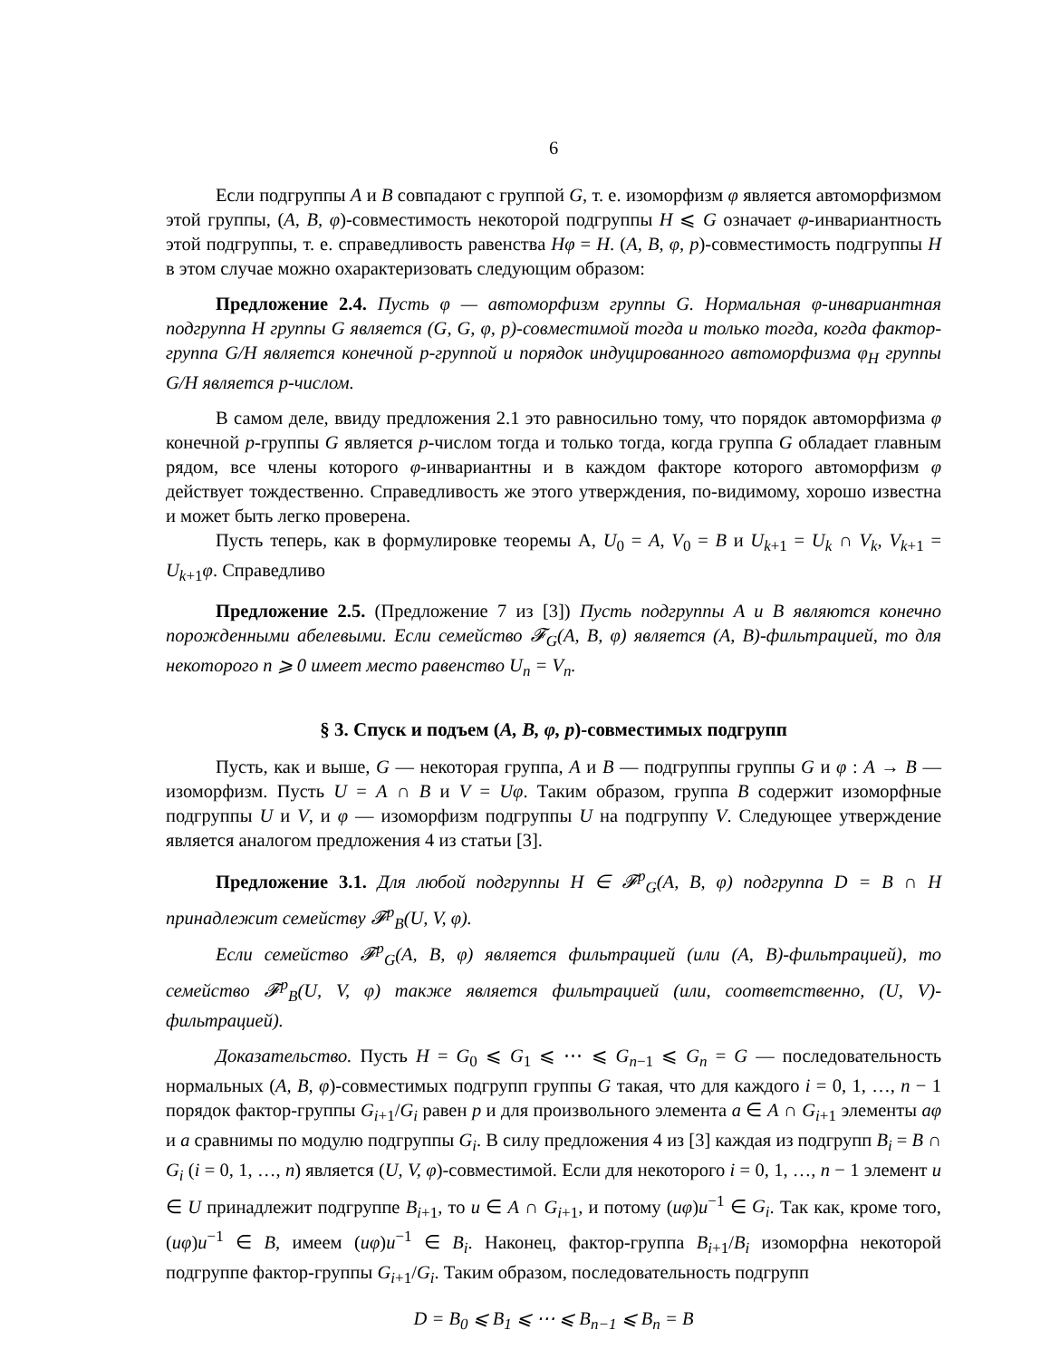6
Если подгруппы A и B совпадают с группой G, т. е. изоморфизм φ является автоморфизмом этой группы, (A, B, φ)-совместимость некоторой подгруппы H ⩽ G означает φ-инвариантность этой подгруппы, т. е. справедливость равенства Hφ = H. (A, B, φ, p)-совместимость подгруппы H в этом случае можно охарактеризовать следующим образом:
Предложение 2.4. Пусть φ — автоморфизм группы G. Нормальная φ-инвариантная подгруппа H группы G является (G, G, φ, p)-совместимой тогда и только тогда, когда фактор-группа G/H является конечной p-группой и порядок индуцированного автоморфизма φ<sub>H</sub> группы G/H является p-числом.
В самом деле, ввиду предложения 2.1 это равносильно тому, что порядок автоморфизма φ конечной p-группы G является p-числом тогда и только тогда, когда группа G обладает главным рядом, все члены которого φ-инвариантны и в каждом факторе которого автоморфизм φ действует тождественно. Справедливость же этого утверждения, по-видимому, хорошо известна и может быть легко проверена.
Пусть теперь, как в формулировке теоремы A, U<sub>0</sub> = A, V<sub>0</sub> = B и U<sub>k+1</sub> = U<sub>k</sub> ∩ V<sub>k</sub>, V<sub>k+1</sub> = U<sub>k+1</sub>φ. Справедливо
Предложение 2.5. (Предложение 7 из [3]) Пусть подгруппы A и B являются конечно порожденными абелевыми. Если семейство 𝓕<sub>G</sub>(A, B, φ) является (A, B)-фильтрацией, то для некоторого n ⩾ 0 имеет место равенство U<sub>n</sub> = V<sub>n</sub>.
§ 3. Спуск и подъем (A, B, φ, p)-совместимых подгрупп
Пусть, как и выше, G — некоторая группа, A и B — подгруппы группы G и φ : A → B — изоморфизм. Пусть U = A ∩ B и V = Uφ. Таким образом, группа B содержит изоморфные подгруппы U и V, и φ — изоморфизм подгруппы U на подгруппу V. Следующее утверждение является аналогом предложения 4 из статьи [3].
Предложение 3.1. Для любой подгруппы H ∈ 𝓕<sup>p</sup><sub>G</sub>(A, B, φ) подгруппа D = B ∩ H принадлежит семейству 𝓕<sup>p</sup><sub>B</sub>(U, V, φ).
Если семейство 𝓕<sup>p</sup><sub>G</sub>(A, B, φ) является фильтрацией (или (A, B)-фильтрацией), то семейство 𝓕<sup>p</sup><sub>B</sub>(U, V, φ) также является фильтрацией (или, соответственно, (U, V)-фильтрацией).
Доказательство. Пусть H = G<sub>0</sub> ⩽ G<sub>1</sub> ⩽ ⋯ ⩽ G<sub>n−1</sub> ⩽ G<sub>n</sub> = G — последовательность нормальных (A, B, φ)-совместимых подгрупп группы G такая, что для каждого i = 0, 1, …, n − 1 порядок фактор-группы G<sub>i+1</sub>/G<sub>i</sub> равен p и для произвольного элемента a ∈ A ∩ G<sub>i+1</sub> элементы aφ и a сравнимы по модулю подгруппы G<sub>i</sub>. В силу предложения 4 из [3] каждая из подгрупп B<sub>i</sub> = B ∩ G<sub>i</sub> (i = 0, 1, …, n) является (U, V, φ)-совместимой. Если для некоторого i = 0, 1, …, n − 1 элемент u ∈ U принадлежит подгруппе B<sub>i+1</sub>, то u ∈ A ∩ G<sub>i+1</sub>, и потому (uφ)u<sup>−1</sup> ∈ G<sub>i</sub>. Так как, кроме того, (uφ)u<sup>−1</sup> ∈ B, имеем (uφ)u<sup>−1</sup> ∈ B<sub>i</sub>. Наконец, фактор-группа B<sub>i+1</sub>/B<sub>i</sub> изоморфна некоторой подгруппе фактор-группы G<sub>i+1</sub>/G<sub>i</sub>. Таким образом, последовательность подгрупп
D = B<sub>0</sub> ⩽ B<sub>1</sub> ⩽ ⋯ ⩽ B<sub>n−1</sub> ⩽ B<sub>n</sub> = B